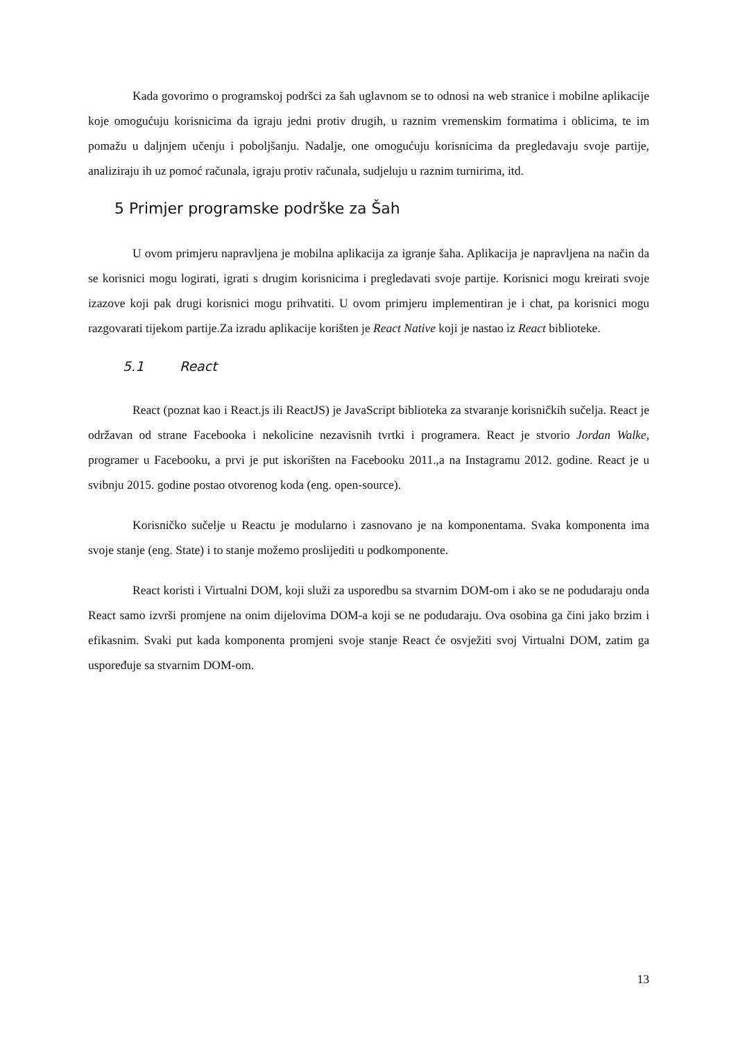Kada govorimo o programskoj podršci za šah uglavnom se to odnosi na web stranice i mobilne aplikacije koje omogućuju korisnicima da igraju jedni protiv drugih, u raznim vremenskim formatima i oblicima, te im pomažu u daljnjem učenju i poboljšanju. Nadalje, one omogućuju korisnicima da pregledavaju svoje partije, analiziraju ih uz pomoć računala, igraju protiv računala, sudjeluju u raznim turnirima, itd.
5 Primjer programske podrške za Šah
U ovom primjeru napravljena je mobilna aplikacija za igranje šaha. Aplikacija je napravljena na način da se korisnici mogu logirati, igrati s drugim korisnicima i pregledavati svoje partije. Korisnici mogu kreirati svoje izazove koji pak drugi korisnici mogu prihvatiti. U ovom primjeru implementiran je i chat, pa korisnici mogu razgovarati tijekom partije.Za izradu aplikacije korišten je React Native koji je nastao iz React biblioteke.
5.1 React
React (poznat kao i React.js ili ReactJS) je JavaScript biblioteka za stvaranje korisničkih sučelja. React je održavan od strane Facebooka i nekolicine nezavisnih tvrtki i programera. React je stvorio Jordan Walke, programer u Facebooku, a prvi je put iskorišten na Facebooku 2011.,a na Instagramu 2012. godine. React je u svibnju 2015. godine postao otvorenog koda (eng. open-source).
Korisničko sučelje u Reactu je modularno i zasnovano je na komponentama. Svaka komponenta ima svoje stanje (eng. State) i to stanje možemo proslijediti u podkomponente.
React koristi i Virtualni DOM, koji služi za usporedbu sa stvarnim DOM-om i ako se ne podudaraju onda React samo izvrši promjene na onim dijelovima DOM-a koji se ne podudaraju. Ova osobina ga čini jako brzim i efikasnim. Svaki put kada komponenta promjeni svoje stanje React će osvježiti svoj Virtualni DOM, zatim ga uspoređuje sa stvarnim DOM-om.
13